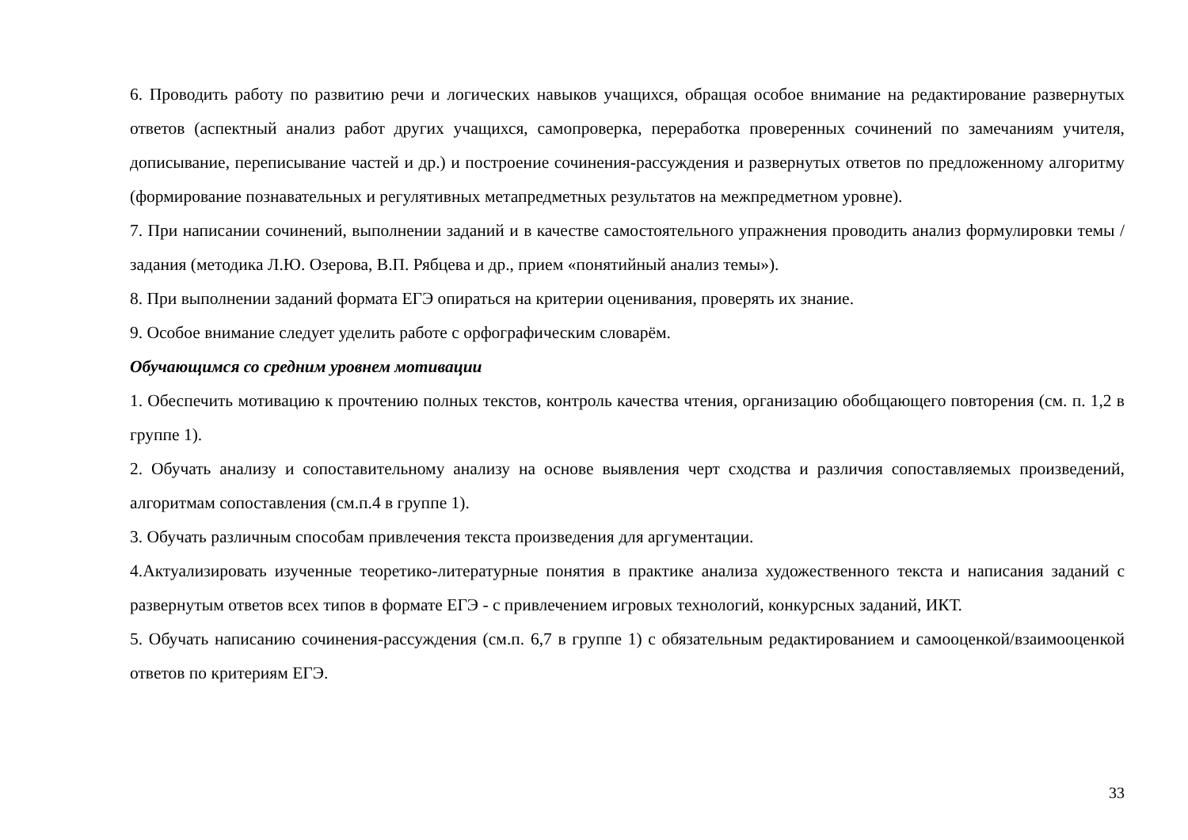6. Проводить работу по развитию речи и логических навыков учащихся, обращая особое внимание на редактирование развернутых ответов (аспектный анализ работ других учащихся, самопроверка, переработка проверенных сочинений по замечаниям учителя, дописывание, переписывание частей и др.) и построение сочинения-рассуждения и развернутых ответов по предложенному алгоритму (формирование познавательных и регулятивных метапредметных результатов на межпредметном уровне).
7. При написании сочинений, выполнении заданий и в качестве самостоятельного упражнения проводить анализ формулировки темы / задания (методика Л.Ю. Озерова, В.П. Рябцева и др., прием «понятийный анализ темы»).
8. При выполнении заданий формата ЕГЭ опираться на критерии оценивания, проверять их знание.
9. Особое внимание следует уделить работе с орфографическим словарём.
Обучающимся со средним уровнем мотивации
1. Обеспечить мотивацию к прочтению полных текстов, контроль качества чтения, организацию обобщающего повторения (см. п. 1,2 в группе 1).
2. Обучать анализу и сопоставительному анализу на основе выявления черт сходства и различия сопоставляемых произведений, алгоритмам сопоставления (см.п.4 в группе 1).
3. Обучать различным способам привлечения текста произведения для аргументации.
4.Актуализировать изученные теоретико-литературные понятия в практике анализа художественного текста и написания заданий с развернутым ответов всех типов в формате ЕГЭ - с привлечением игровых технологий, конкурсных заданий, ИКТ.
5. Обучать написанию сочинения-рассуждения (см.п. 6,7 в группе 1) с обязательным редактированием и самооценкой/взаимооценкой ответов по критериям ЕГЭ.
33